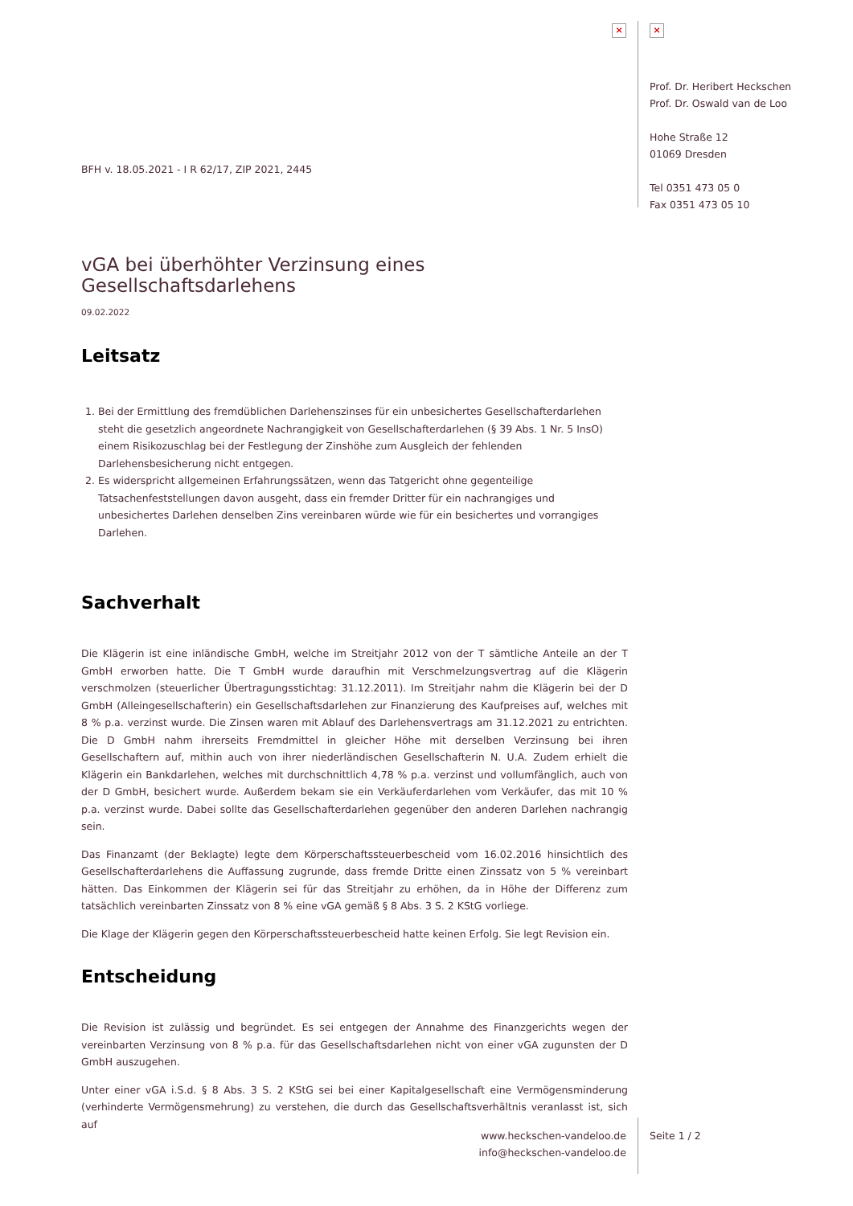×
BFH v. 18.05.2021 - I R 62/17, ZIP 2021, 2445
vGA bei überhöhter Verzinsung eines Gesellschaftsdarlehens
09.02.2022
Leitsatz
1. Bei der Ermittlung des fremdüblichen Darlehenszinses für ein unbesichertes Gesellschafterdarlehen steht die gesetzlich angeordnete Nachrangigkeit von Gesellschafterdarlehen (§ 39 Abs. 1 Nr. 5 InsO) einem Risikozuschlag bei der Festlegung der Zinshöhe zum Ausgleich der fehlenden Darlehensbesicherung nicht entgegen.
2. Es widerspricht allgemeinen Erfahrungssätzen, wenn das Tatgericht ohne gegenteilige Tatsachenfeststellungen davon ausgeht, dass ein fremder Dritter für ein nachrangiges und unbesichertes Darlehen denselben Zins vereinbaren würde wie für ein besichertes und vorrangiges Darlehen.
Sachverhalt
Die Klägerin ist eine inländische GmbH, welche im Streitjahr 2012 von der T sämtliche Anteile an der T GmbH erworben hatte. Die T GmbH wurde daraufhin mit Verschmelzungsvertrag auf die Klägerin verschmolzen (steuerlicher Übertragungsstichtag: 31.12.2011). Im Streitjahr nahm die Klägerin bei der D GmbH (Alleingesellschafterin) ein Gesellschaftsdarlehen zur Finanzierung des Kaufpreises auf, welches mit 8 % p.a. verzinst wurde. Die Zinsen waren mit Ablauf des Darlehensvertrags am 31.12.2021 zu entrichten. Die D GmbH nahm ihrerseits Fremdmittel in gleicher Höhe mit derselben Verzinsung bei ihren Gesellschaftern auf, mithin auch von ihrer niederländischen Gesellschafterin N. U.A. Zudem erhielt die Klägerin ein Bankdarlehen, welches mit durchschnittlich 4,78 % p.a. verzinst und vollumfänglich, auch von der D GmbH, besichert wurde. Außerdem bekam sie ein Verkäuferdarlehen vom Verkäufer, das mit 10 % p.a. verzinst wurde. Dabei sollte das Gesellschafterdarlehen gegenüber den anderen Darlehen nachrangig sein.
Das Finanzamt (der Beklagte) legte dem Körperschaftssteuerbescheid vom 16.02.2016 hinsichtlich des Gesellschafterdarlehens die Auffassung zugrunde, dass fremde Dritte einen Zinssatz von 5 % vereinbart hätten. Das Einkommen der Klägerin sei für das Streitjahr zu erhöhen, da in Höhe der Differenz zum tatsächlich vereinbarten Zinssatz von 8 % eine vGA gemäß § 8 Abs. 3 S. 2 KStG vorliege.
Die Klage der Klägerin gegen den Körperschaftssteuerbescheid hatte keinen Erfolg. Sie legt Revision ein.
Entscheidung
Die Revision ist zulässig und begründet. Es sei entgegen der Annahme des Finanzgerichts wegen der vereinbarten Verzinsung von 8 % p.a. für das Gesellschaftsdarlehen nicht von einer vGA zugunsten der D GmbH auszugehen.
Unter einer vGA i.S.d. § 8 Abs. 3 S. 2 KStG sei bei einer Kapitalgesellschaft eine Vermögensminderung (verhinderte Vermögensmehrung) zu verstehen, die durch das Gesellschaftsverhältnis veranlasst ist, sich auf
www.heckschen-vandeloo.de
info@heckschen-vandeloo.de
×
Prof. Dr. Heribert Heckschen
Prof. Dr. Oswald van de Loo
Hohe Straße 12
01069 Dresden
Tel 0351 473 05 0
Fax 0351 473 05 10
Seite 1 / 2